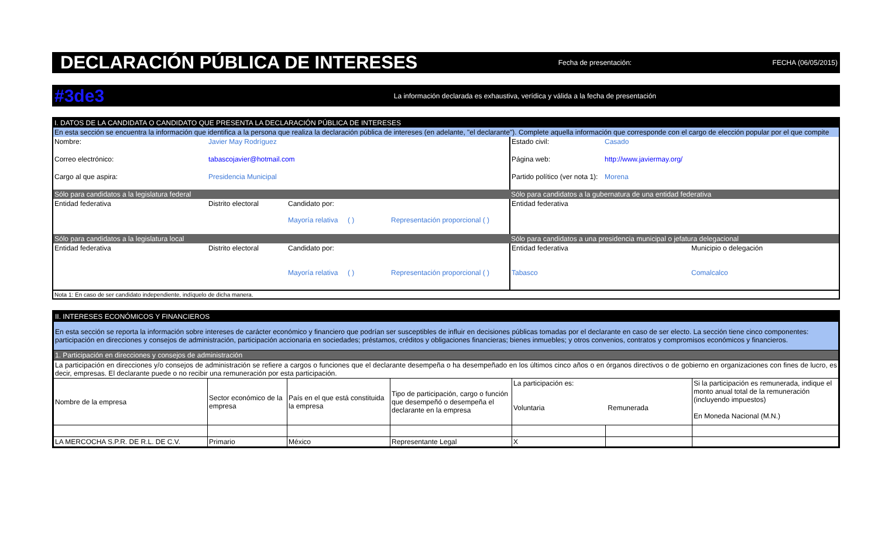DECLARACIÓN PÚBLICA DE INTERESES
Fecha de presentación: FECHA (06/05/2015)
#3de3 La información declarada es exhaustiva, verídica y válida a la fecha de presentación
| I. DATOS DE LA CANDIDATA O CANDIDATO QUE PRESENTA LA DECLARACIÓN PÚBLICA DE INTERESES | | | | | | |
| En esta sección se encuentra la información que identifica a la persona que realiza la declaración pública de intereses (en adelante, "el declarante"). Complete aquella información que corresponde con el cargo de elección popular por el que compite | | | | | | |
| Nombre: | Javier May Rodríguez | | | Estado civil: | Casado | |
| Correo electrónico: | tabascojavier@hotmail.com | | | Página web: | http://www.javiermay.org/ | |
| Cargo al que aspira: | Presidencia Municipal | | | Partido político (ver nota 1): | Morena | |
| Sólo para candidatos a la legislatura federal | | | | Sólo para candidatos a la gubernatura de una entidad federativa | | |
| Entidad federativa | Distrito electoral | Candidato por: Mayoría relativa ( ) | Representación proporcional ( ) | Entidad federativa | | |
| Sólo para candidatos a la legislatura local | | | | Sólo para candidatos a una presidencia municipal o jefatura delegacional | | |
| Entidad federativa | Distrito electoral | Candidato por: Mayoría relativa ( ) | Representación proporcional ( ) | Entidad federativa Tabasco | | Municipio o delegación Comalcalco |
| Nota 1: En caso de ser candidato independiente, indíquelo de dicha manera. | | | | | | |
| II. INTERESES ECONÓMICOS Y FINANCIEROS | | | | | | |
| En esta sección se reporta la información sobre intereses de carácter económico y financiero que podrían ser susceptibles de influir en decisiones públicas tomadas por el declarante en caso de ser electo. La sección tiene cinco componentes: participación en direcciones y consejos de administración, participación accionaria en sociedades; préstamos, créditos y obligaciones financieras; bienes inmuebles; y otros convenios, contratos y compromisos económicos y financieros. | | | | | | |
| 1. Participación en direcciones y consejos de administración | | | | | | |
| La participación en direcciones y/o consejos de administración se refiere a cargos o funciones que el declarante desempeña o ha desempeñado en los últimos cinco años o en órganos directivos o de gobierno en organizaciones con fines de lucro, es decir, empresas. El declarante puede o no recibir una remuneración por esta participación. | | | | | | |
| Nombre de la empresa | Sector económico de la empresa | País en el que está constituida la empresa | Tipo de participación, cargo o función que desempeñó o desempeña el declarante en la empresa | La participación es: Voluntaria Remunerada | | Si la participación es remunerada, indique el monto anual total de la remuneración (incluyendo impuestos) En Moneda Nacional (M.N.) |
| LA MERCOCHA S.P.R. DE R.L. DE C.V. | Primario | México | Representante Legal | X | | |